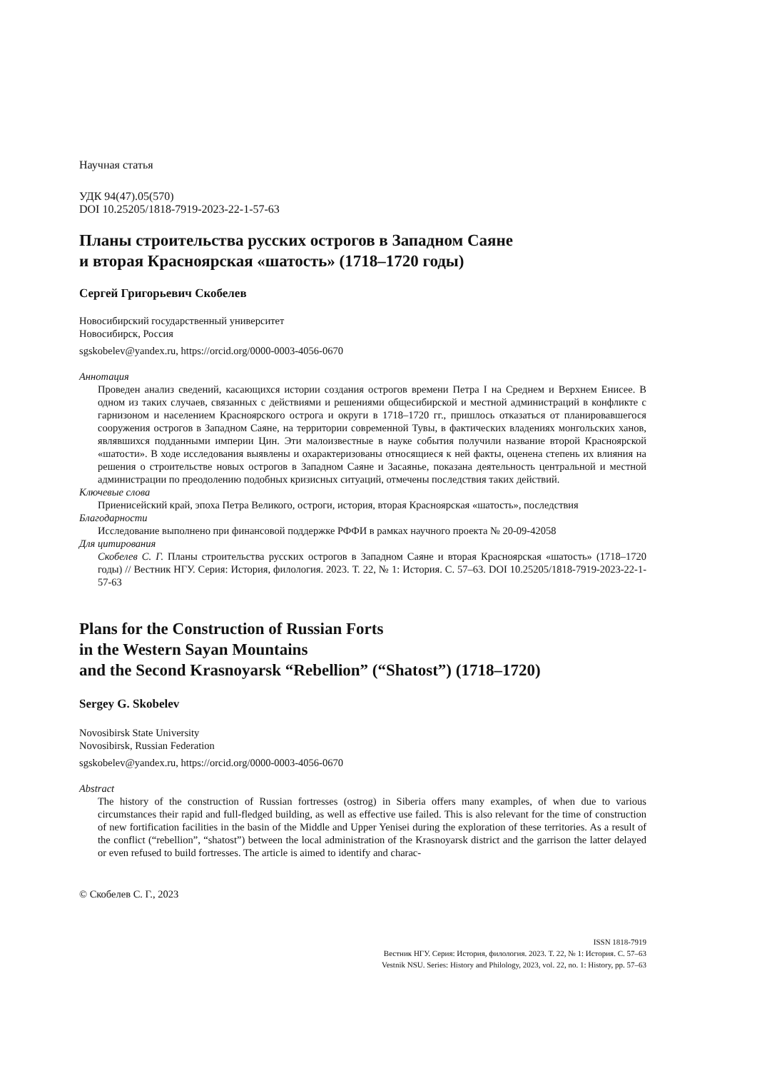Научная статья
УДК 94(47).05(570)
DOI 10.25205/1818-7919-2023-22-1-57-63
Планы строительства русских острогов в Западном Саяне
и вторая Красноярская «шатость» (1718–1720 годы)
Сергей Григорьевич Скобелев
Новосибирский государственный университет
Новосибирск, Россия
sgskobelev@yandex.ru, https://orcid.org/0000-0003-4056-0670
Аннотация
Проведен анализ сведений, касающихся истории создания острогов времени Петра I на Среднем и Верхнем Енисее. В одном из таких случаев, связанных с действиями и решениями общесибирской и местной администраций в конфликте с гарнизоном и населением Красноярского острога и округи в 1718–1720 гг., пришлось отказаться от планировавшегося сооружения острогов в Западном Саяне, на территории современной Тувы, в фактических владениях монгольских ханов, являвшихся подданными империи Цин. Эти малоизвестные в науке события получили название второй Красноярской «шатости». В ходе исследования выявлены и охарактеризованы относящиеся к ней факты, оценена степень их влияния на решения о строительстве новых острогов в Западном Саяне и Засаянье, показана деятельность центральной и местной администрации по преодолению подобных кризисных ситуаций, отмечены последствия таких действий.
Ключевые слова
Приенисейский край, эпоха Петра Великого, остроги, история, вторая Красноярская «шатость», последствия
Благодарности
Исследование выполнено при финансовой поддержке РФФИ в рамках научного проекта № 20-09-42058
Для цитирования
Скобелев С. Г. Планы строительства русских острогов в Западном Саяне и вторая Красноярская «шатость» (1718–1720 годы) // Вестник НГУ. Серия: История, филология. 2023. Т. 22, № 1: История. С. 57–63. DOI 10.25205/1818-7919-2023-22-1-57-63
Plans for the Construction of Russian Forts
in the Western Sayan Mountains
and the Second Krasnoyarsk “Rebellion” (“Shatost”) (1718–1720)
Sergey G. Skobelev
Novosibirsk State University
Novosibirsk, Russian Federation
sgskobelev@yandex.ru, https://orcid.org/0000-0003-4056-0670
Abstract
The history of the construction of Russian fortresses (ostrog) in Siberia offers many examples, of when due to various circumstances their rapid and full-fledged building, as well as effective use failed. This is also relevant for the time of construction of new fortification facilities in the basin of the Middle and Upper Yenisei during the exploration of these territories. As a result of the conflict (“rebellion”, “shatost”) between the local administration of the Krasnoyarsk district and the garrison the latter delayed or even refused to build fortresses. The article is aimed to identify and charac-
© Скобелев С. Г., 2023
ISSN 1818-7919
Вестник НГУ. Серия: История, филология. 2023. Т. 22, № 1: История. С. 57–63
Vestnik NSU. Series: History and Philology, 2023, vol. 22, no. 1: History, pp. 57–63